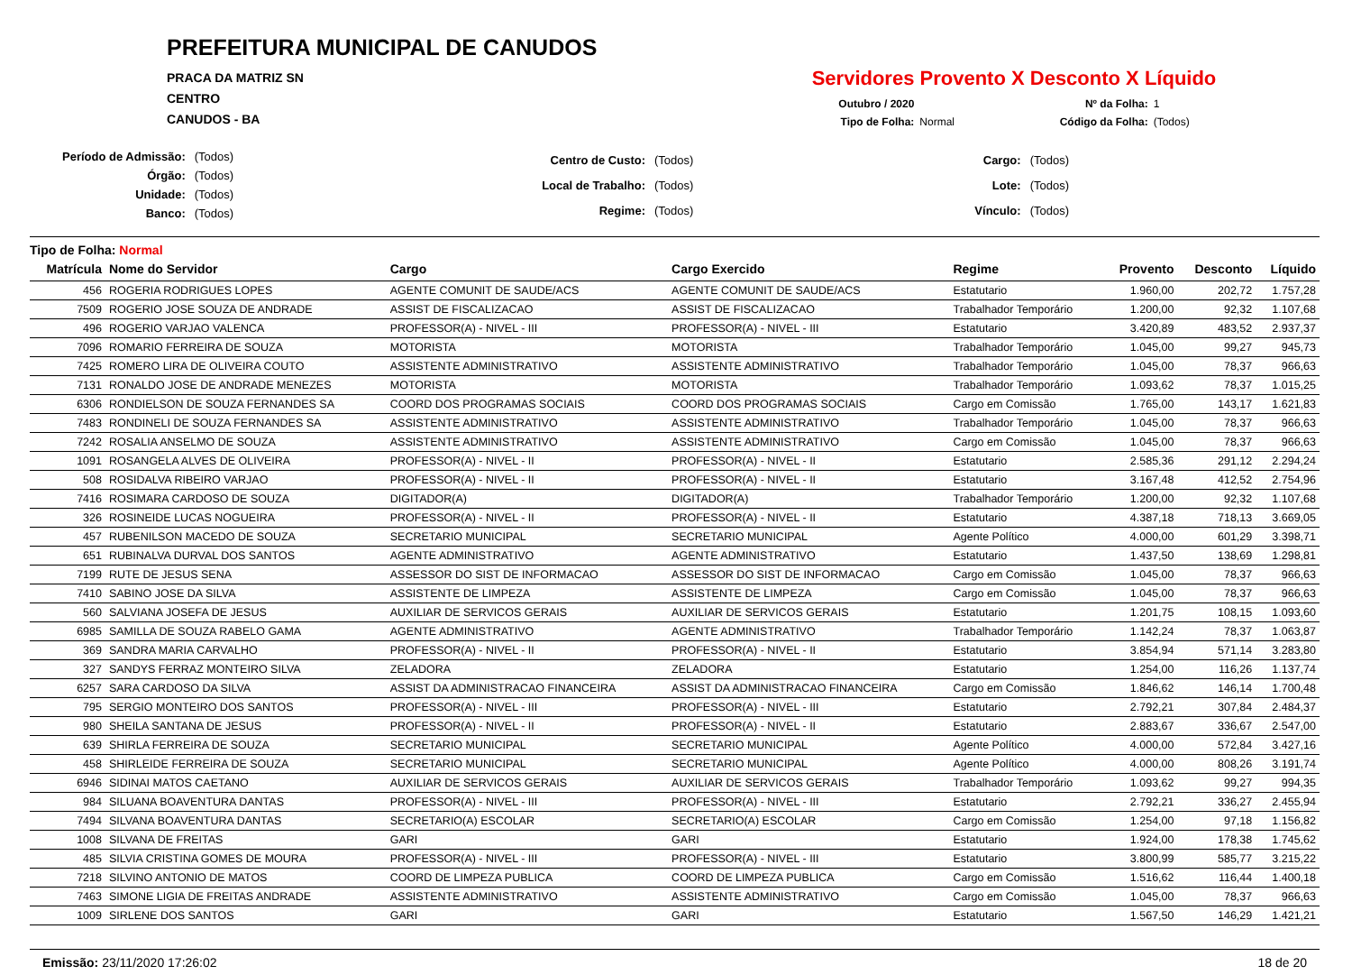PREFEITURA MUNICIPAL DE CANUDOS
PRACA DA MATRIZ SN
CENTRO
CANUDOS - BA
Servidores Provento X Desconto X Líquido
Outubro / 2020 Nº da Folha: 1 Tipo de Folha: Normal Código da Folha: (Todos)
| Período de Admissão: | (Todos) |
| Órgão: | (Todos) |
| Unidade: | (Todos) |
| Banco: | (Todos) |
| Centro de Custo: | (Todos) |
| Local de Trabalho: | (Todos) |
| Regime: | (Todos) |
| Cargo: | (Todos) |
| Lote: | (Todos) |
| Vínculo: | (Todos) |
Tipo de Folha: Normal
| Matrícula | Nome do Servidor | Cargo | Cargo Exercido | Regime | Provento | Desconto | Líquido |
| --- | --- | --- | --- | --- | --- | --- | --- |
| 456 | ROGERIA RODRIGUES LOPES | AGENTE COMUNIT DE SAUDE/ACS | AGENTE COMUNIT DE SAUDE/ACS | Estatutario | 1.960,00 | 202,72 | 1.757,28 |
| 7509 | ROGERIO JOSE SOUZA DE ANDRADE | ASSIST DE FISCALIZACAO | ASSIST DE FISCALIZACAO | Trabalhador Temporário | 1.200,00 | 92,32 | 1.107,68 |
| 496 | ROGERIO VARJAO VALENCA | PROFESSOR(A) - NIVEL - III | PROFESSOR(A) - NIVEL - III | Estatutario | 3.420,89 | 483,52 | 2.937,37 |
| 7096 | ROMARIO FERREIRA DE SOUZA | MOTORISTA | MOTORISTA | Trabalhador Temporário | 1.045,00 | 99,27 | 945,73 |
| 7425 | ROMERO LIRA DE OLIVEIRA COUTO | ASSISTENTE ADMINISTRATIVO | ASSISTENTE ADMINISTRATIVO | Trabalhador Temporário | 1.045,00 | 78,37 | 966,63 |
| 7131 | RONALDO JOSE DE ANDRADE MENEZES | MOTORISTA | MOTORISTA | Trabalhador Temporário | 1.093,62 | 78,37 | 1.015,25 |
| 6306 | RONDIELSON DE SOUZA FERNANDES SA | COORD DOS PROGRAMAS SOCIAIS | COORD DOS PROGRAMAS SOCIAIS | Cargo em Comissão | 1.765,00 | 143,17 | 1.621,83 |
| 7483 | RONDINELI DE SOUZA FERNANDES SA | ASSISTENTE ADMINISTRATIVO | ASSISTENTE ADMINISTRATIVO | Trabalhador Temporário | 1.045,00 | 78,37 | 966,63 |
| 7242 | ROSALIA ANSELMO DE SOUZA | ASSISTENTE ADMINISTRATIVO | ASSISTENTE ADMINISTRATIVO | Cargo em Comissão | 1.045,00 | 78,37 | 966,63 |
| 1091 | ROSANGELA ALVES DE OLIVEIRA | PROFESSOR(A) - NIVEL - II | PROFESSOR(A) - NIVEL - II | Estatutario | 2.585,36 | 291,12 | 2.294,24 |
| 508 | ROSIDALVA RIBEIRO VARJAO | PROFESSOR(A) - NIVEL - II | PROFESSOR(A) - NIVEL - II | Estatutario | 3.167,48 | 412,52 | 2.754,96 |
| 7416 | ROSIMARA CARDOSO DE SOUZA | DIGITADOR(A) | DIGITADOR(A) | Trabalhador Temporário | 1.200,00 | 92,32 | 1.107,68 |
| 326 | ROSINEIDE LUCAS NOGUEIRA | PROFESSOR(A) - NIVEL - II | PROFESSOR(A) - NIVEL - II | Estatutario | 4.387,18 | 718,13 | 3.669,05 |
| 457 | RUBENILSON MACEDO DE SOUZA | SECRETARIO MUNICIPAL | SECRETARIO MUNICIPAL | Agente Político | 4.000,00 | 601,29 | 3.398,71 |
| 651 | RUBINALVA DURVAL DOS SANTOS | AGENTE ADMINISTRATIVO | AGENTE ADMINISTRATIVO | Estatutario | 1.437,50 | 138,69 | 1.298,81 |
| 7199 | RUTE DE JESUS SENA | ASSESSOR DO SIST DE INFORMACAO | ASSESSOR DO SIST DE INFORMACAO | Cargo em Comissão | 1.045,00 | 78,37 | 966,63 |
| 7410 | SABINO JOSE DA SILVA | ASSISTENTE DE LIMPEZA | ASSISTENTE DE LIMPEZA | Cargo em Comissão | 1.045,00 | 78,37 | 966,63 |
| 560 | SALVIANA JOSEFA DE JESUS | AUXILIAR DE SERVICOS GERAIS | AUXILIAR DE SERVICOS GERAIS | Estatutario | 1.201,75 | 108,15 | 1.093,60 |
| 6985 | SAMILLA DE SOUZA RABELO GAMA | AGENTE ADMINISTRATIVO | AGENTE ADMINISTRATIVO | Trabalhador Temporário | 1.142,24 | 78,37 | 1.063,87 |
| 369 | SANDRA MARIA CARVALHO | PROFESSOR(A) - NIVEL - II | PROFESSOR(A) - NIVEL - II | Estatutario | 3.854,94 | 571,14 | 3.283,80 |
| 327 | SANDYS FERRAZ MONTEIRO SILVA | ZELADORA | ZELADORA | Estatutario | 1.254,00 | 116,26 | 1.137,74 |
| 6257 | SARA CARDOSO DA SILVA | ASSIST DA ADMINISTRACAO FINANCEIRA | ASSIST DA ADMINISTRACAO FINANCEIRA | Cargo em Comissão | 1.846,62 | 146,14 | 1.700,48 |
| 795 | SERGIO MONTEIRO DOS SANTOS | PROFESSOR(A) - NIVEL - III | PROFESSOR(A) - NIVEL - III | Estatutario | 2.792,21 | 307,84 | 2.484,37 |
| 980 | SHEILA SANTANA DE JESUS | PROFESSOR(A) - NIVEL - II | PROFESSOR(A) - NIVEL - II | Estatutario | 2.883,67 | 336,67 | 2.547,00 |
| 639 | SHIRLA FERREIRA DE SOUZA | SECRETARIO MUNICIPAL | SECRETARIO MUNICIPAL | Agente Político | 4.000,00 | 572,84 | 3.427,16 |
| 458 | SHIRLEIDE FERREIRA DE SOUZA | SECRETARIO MUNICIPAL | SECRETARIO MUNICIPAL | Agente Político | 4.000,00 | 808,26 | 3.191,74 |
| 6946 | SIDINAI MATOS CAETANO | AUXILIAR DE SERVICOS GERAIS | AUXILIAR DE SERVICOS GERAIS | Trabalhador Temporário | 1.093,62 | 99,27 | 994,35 |
| 984 | SILUANA BOAVENTURA DANTAS | PROFESSOR(A) - NIVEL - III | PROFESSOR(A) - NIVEL - III | Estatutario | 2.792,21 | 336,27 | 2.455,94 |
| 7494 | SILVANA BOAVENTURA DANTAS | SECRETARIO(A) ESCOLAR | SECRETARIO(A) ESCOLAR | Cargo em Comissão | 1.254,00 | 97,18 | 1.156,82 |
| 1008 | SILVANA DE FREITAS | GARI | GARI | Estatutario | 1.924,00 | 178,38 | 1.745,62 |
| 485 | SILVIA CRISTINA GOMES DE MOURA | PROFESSOR(A) - NIVEL - III | PROFESSOR(A) - NIVEL - III | Estatutario | 3.800,99 | 585,77 | 3.215,22 |
| 7218 | SILVINO ANTONIO DE MATOS | COORD DE LIMPEZA PUBLICA | COORD DE LIMPEZA PUBLICA | Cargo em Comissão | 1.516,62 | 116,44 | 1.400,18 |
| 7463 | SIMONE LIGIA DE FREITAS ANDRADE | ASSISTENTE ADMINISTRATIVO | ASSISTENTE ADMINISTRATIVO | Cargo em Comissão | 1.045,00 | 78,37 | 966,63 |
| 1009 | SIRLENE DOS SANTOS | GARI | GARI | Estatutario | 1.567,50 | 146,29 | 1.421,21 |
Emissão: 23/11/2020 17:26:02 18 de 20